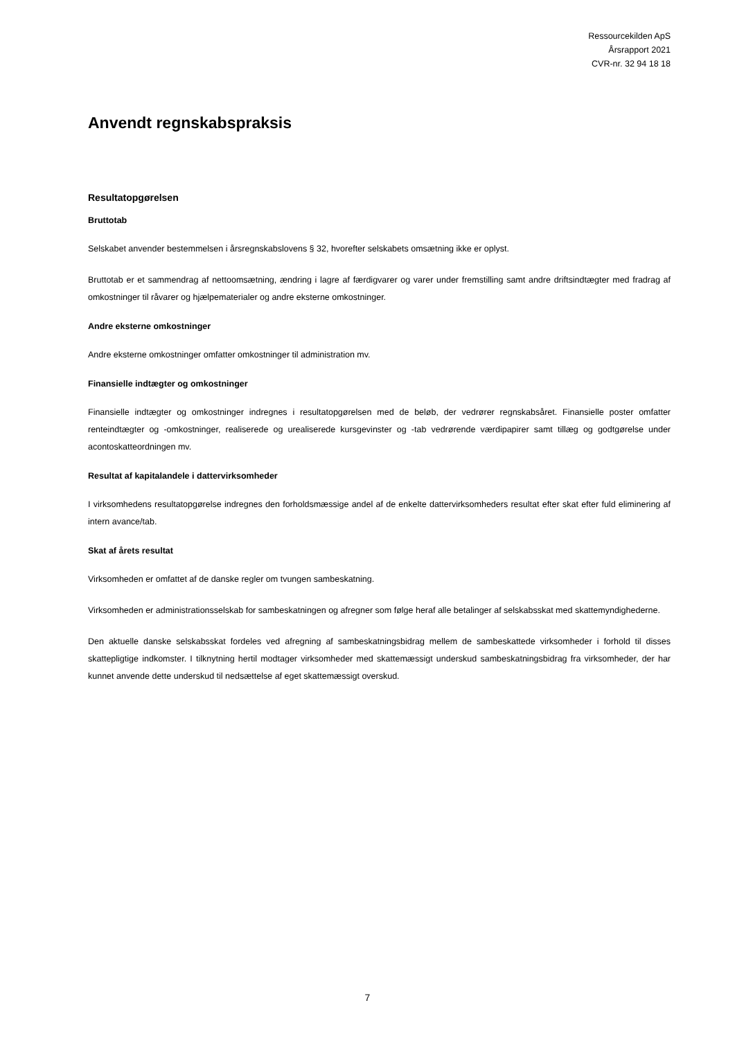Ressourcekilden ApS
Årsrapport 2021
CVR-nr. 32 94 18 18
Anvendt regnskabspraksis
Resultatopgørelsen
Bruttotab
Selskabet anvender bestemmelsen i årsregnskabslovens § 32, hvorefter selskabets omsætning ikke er oplyst.
Bruttotab er et sammendrag af nettoomsætning, ændring i lagre af færdigvarer og varer under fremstilling samt andre driftsindtægter med fradrag af omkostninger til råvarer og hjælpematerialer og andre eksterne omkostninger.
Andre eksterne omkostninger
Andre eksterne omkostninger omfatter omkostninger til administration mv.
Finansielle indtægter og omkostninger
Finansielle indtægter og omkostninger indregnes i resultatopgørelsen med de beløb, der vedrører regnskabsåret. Finansielle poster omfatter renteindtægter og -omkostninger, realiserede og urealiserede kursgevinster og -tab vedrørende værdipapirer samt tillæg og godtgørelse under acontoskatteordningen mv.
Resultat af kapitalandele i dattervirksomheder
I virksomhedens resultatopgørelse indregnes den forholdsmæssige andel af de enkelte dattervirksomheders resultat efter skat efter fuld eliminering af intern avance/tab.
Skat af årets resultat
Virksomheden er omfattet af de danske regler om tvungen sambeskatning.
Virksomheden er administrationsselskab for sambeskatningen og afregner som følge heraf alle betalinger af selskabsskat med skattemyndighederne.
Den aktuelle danske selskabsskat fordeles ved afregning af sambeskatningsbidrag mellem de sambeskattede virksomheder i forhold til disses skattepligtige indkomster. I tilknytning hertil modtager virksomheder med skattemæssigt underskud sambeskatningsbidrag fra virksomheder, der har kunnet anvende dette underskud til nedsættelse af eget skattemæssigt overskud.
7